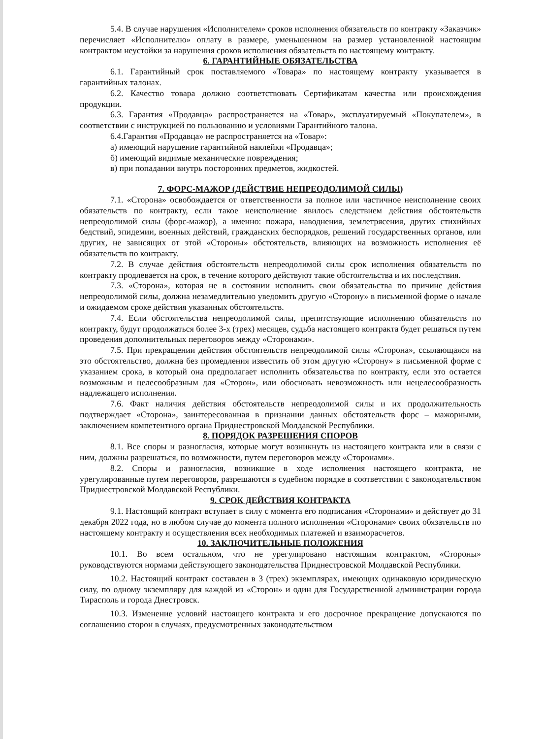5.4. В случае нарушения «Исполнителем» сроков исполнения обязательств по контракту «Заказчик» перечисляет «Исполнителю» оплату в размере, уменьшенном на размер установленной настоящим контрактом неустойки за нарушения сроков исполнения обязательств по настоящему контракту.
6. ГАРАНТИЙНЫЕ ОБЯЗАТЕЛЬСТВА
6.1. Гарантийный срок поставляемого «Товара» по настоящему контракту указывается в гарантийных талонах.
6.2. Качество товара должно соответствовать Сертификатам качества или происхождения продукции.
6.3. Гарантия «Продавца» распространяется на «Товар», эксплуатируемый «Покупателем», в соответствии с инструкцией по пользованию и условиями Гарантийного талона.
6.4.Гарантия «Продавца» не распространяется на «Товар»:
а) имеющий нарушение гарантийной наклейки «Продавца»;
б) имеющий видимые механические повреждения;
в) при попадании внутрь посторонних предметов, жидкостей.
7. ФОРС-МАЖОР (ДЕЙСТВИЕ НЕПРЕОДОЛИМОЙ СИЛЫ)
7.1. «Сторона» освобождается от ответственности за полное или частичное неисполнение своих обязательств по контракту, если такое неисполнение явилось следствием действия обстоятельств непреодолимой силы (форс-мажор), а именно: пожара, наводнения, землетрясения, других стихийных бедствий, эпидемии, военных действий, гражданских беспорядков, решений государственных органов, или других, не зависящих от этой «Стороны» обстоятельств, влияющих на возможность исполнения её обязательств по контракту.
7.2. В случае действия обстоятельств непреодолимой силы срок исполнения обязательств по контракту продлевается на срок, в течение которого действуют такие обстоятельства и их последствия.
7.3. «Сторона», которая не в состоянии исполнить свои обязательства по причине действия непреодолимой силы, должна незамедлительно уведомить другую «Сторону» в письменной форме о начале и ожидаемом сроке действия указанных обстоятельств.
7.4. Если обстоятельства непреодолимой силы, препятствующие исполнению обязательств по контракту, будут продолжаться более 3-х (трех) месяцев, судьба настоящего контракта будет решаться путем проведения дополнительных переговоров между «Сторонами».
7.5. При прекращении действия обстоятельств непреодолимой силы «Сторона», ссылающаяся на это обстоятельство, должна без промедления известить об этом другую «Сторону» в письменной форме с указанием срока, в который она предполагает исполнить обязательства по контракту, если это остается возможным и целесообразным для «Сторон», или обосновать невозможность или нецелесообразность надлежащего исполнения.
7.6. Факт наличия действия обстоятельств непреодолимой силы и их продолжительность подтверждает «Сторона», заинтересованная в признании данных обстоятельств форс – мажорными, заключением компетентного органа Приднестровской Молдавской Республики.
8. ПОРЯДОК РАЗРЕШЕНИЯ СПОРОВ
8.1. Все споры и разногласия, которые могут возникнуть из настоящего контракта или в связи с ним, должны разрешаться, по возможности, путем переговоров между «Сторонами».
8.2. Споры и разногласия, возникшие в ходе исполнения настоящего контракта, не урегулированные путем переговоров, разрешаются в судебном порядке в соответствии с законодательством Приднестровской Молдавской Республики.
9. СРОК ДЕЙСТВИЯ КОНТРАКТА
9.1. Настоящий контракт вступает в силу с момента его подписания «Сторонами» и действует до 31 декабря 2022 года, но в любом случае до момента полного исполнения «Сторонами» своих обязательств по настоящему контракту и осуществления всех необходимых платежей и взаиморасчетов.
10. ЗАКЛЮЧИТЕЛЬНЫЕ ПОЛОЖЕНИЯ
10.1. Во всем остальном, что не урегулировано настоящим контрактом, «Стороны» руководствуются нормами действующего законодательства Приднестровской Молдавской Республики.
10.2. Настоящий контракт составлен в 3 (трех) экземплярах, имеющих одинаковую юридическую силу, по одному экземпляру для каждой из «Сторон» и один для Государственной администрации города Тирасполь и города Днестровск.
10.3. Изменение условий настоящего контракта и его досрочное прекращение допускаются по соглашению сторон в случаях, предусмотренных законодательством